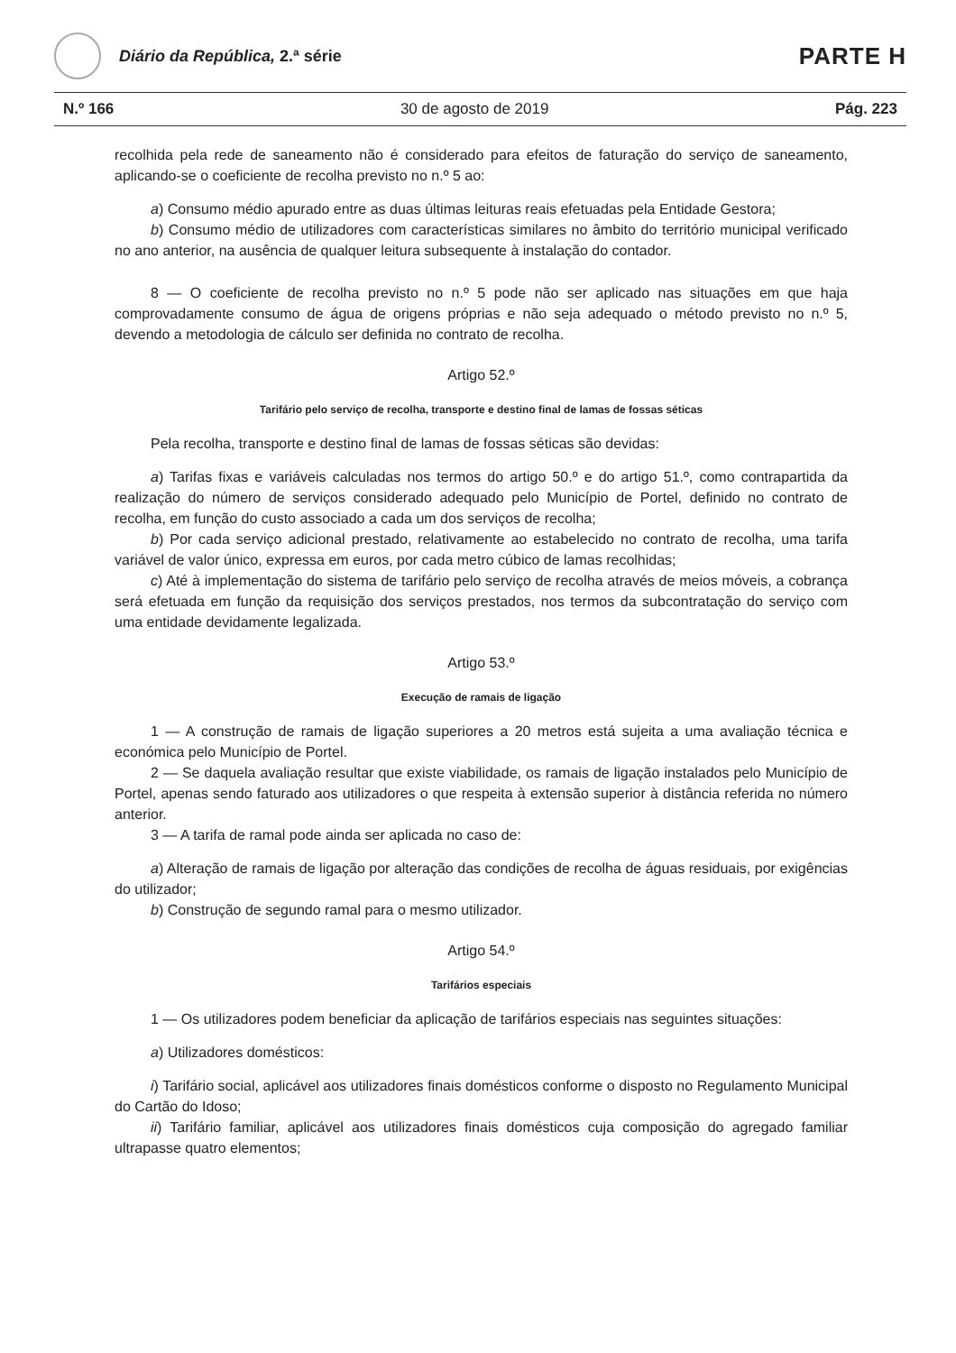Diário da República, 2.ª série
PARTE H
N.º 166 30 de agosto de 2019 Pág. 223
recolhida pela rede de saneamento não é considerado para efeitos de faturação do serviço de saneamento, aplicando-se o coeficiente de recolha previsto no n.º 5 ao:
a) Consumo médio apurado entre as duas últimas leituras reais efetuadas pela Entidade Gestora;
b) Consumo médio de utilizadores com características similares no âmbito do território municipal verificado no ano anterior, na ausência de qualquer leitura subsequente à instalação do contador.
8 — O coeficiente de recolha previsto no n.º 5 pode não ser aplicado nas situações em que haja comprovadamente consumo de água de origens próprias e não seja adequado o método previsto no n.º 5, devendo a metodologia de cálculo ser definida no contrato de recolha.
Artigo 52.º
Tarifário pelo serviço de recolha, transporte e destino final de lamas de fossas séticas
Pela recolha, transporte e destino final de lamas de fossas séticas são devidas:
a) Tarifas fixas e variáveis calculadas nos termos do artigo 50.º e do artigo 51.º, como contrapartida da realização do número de serviços considerado adequado pelo Município de Portel, definido no contrato de recolha, em função do custo associado a cada um dos serviços de recolha;
b) Por cada serviço adicional prestado, relativamente ao estabelecido no contrato de recolha, uma tarifa variável de valor único, expressa em euros, por cada metro cúbico de lamas recolhidas;
c) Até à implementação do sistema de tarifário pelo serviço de recolha através de meios móveis, a cobrança será efetuada em função da requisição dos serviços prestados, nos termos da subcontratação do serviço com uma entidade devidamente legalizada.
Artigo 53.º
Execução de ramais de ligação
1 — A construção de ramais de ligação superiores a 20 metros está sujeita a uma avaliação técnica e económica pelo Município de Portel.
2 — Se daquela avaliação resultar que existe viabilidade, os ramais de ligação instalados pelo Município de Portel, apenas sendo faturado aos utilizadores o que respeita à extensão superior à distância referida no número anterior.
3 — A tarifa de ramal pode ainda ser aplicada no caso de:
a) Alteração de ramais de ligação por alteração das condições de recolha de águas residuais, por exigências do utilizador;
b) Construção de segundo ramal para o mesmo utilizador.
Artigo 54.º
Tarifários especiais
1 — Os utilizadores podem beneficiar da aplicação de tarifários especiais nas seguintes situações:
a) Utilizadores domésticos:
i) Tarifário social, aplicável aos utilizadores finais domésticos conforme o disposto no Regulamento Municipal do Cartão do Idoso;
ii) Tarifário familiar, aplicável aos utilizadores finais domésticos cuja composição do agregado familiar ultrapasse quatro elementos;